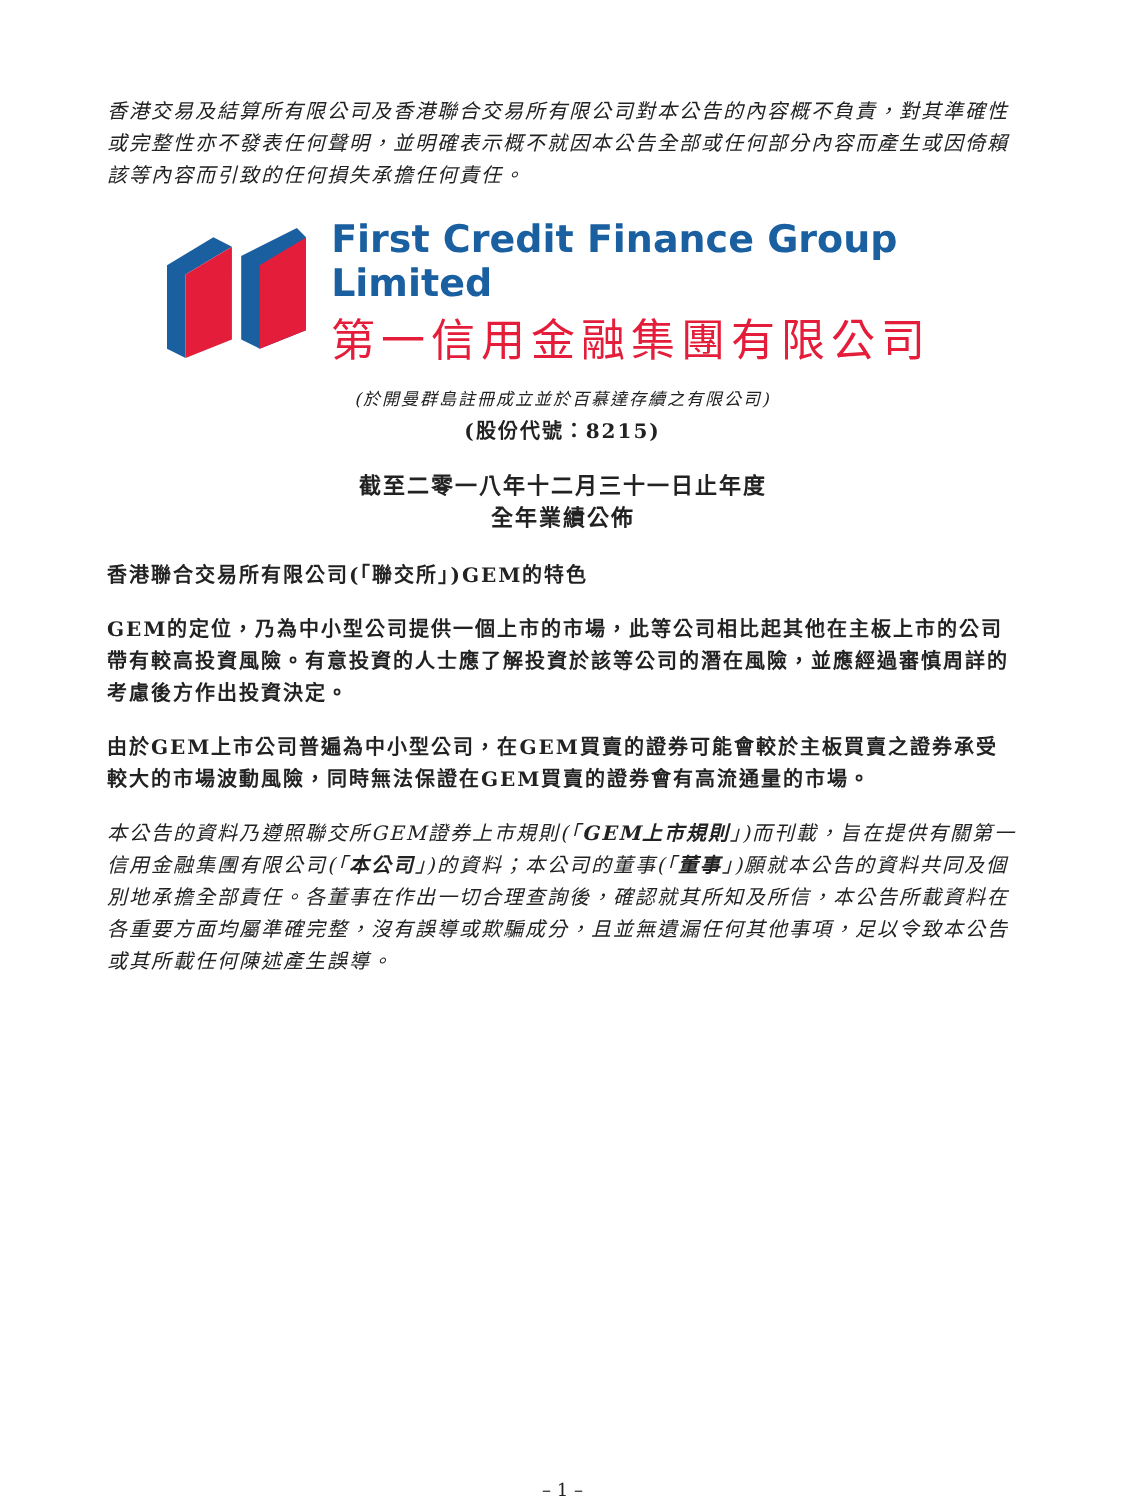香港交易及結算所有限公司及香港聯合交易所有限公司對本公告的內容概不負責，對其準確性或完整性亦不發表任何聲明，並明確表示概不就因本公告全部或任何部分內容而產生或因倚賴該等內容而引致的任何損失承擔任何責任。
First Credit Finance Group Limited
第一信用金融集團有限公司
(於開曼群島註冊成立並於百慕達存續之有限公司)
(股份代號：8215)
截至二零一八年十二月三十一日止年度
全年業績公佈
香港聯合交易所有限公司(「聯交所」)GEM的特色
GEM的定位，乃為中小型公司提供一個上市的市場，此等公司相比起其他在主板上市的公司帶有較高投資風險。有意投資的人士應了解投資於該等公司的潛在風險，並應經過審慎周詳的考慮後方作出投資決定。
由於GEM上市公司普遍為中小型公司，在GEM買賣的證券可能會較於主板買賣之證券承受較大的市場波動風險，同時無法保證在GEM買賣的證券會有高流通量的市場。
本公告的資料乃遵照聯交所GEM證券上市規則(「GEM上市規則」)而刊載，旨在提供有關第一信用金融集團有限公司(「本公司」)的資料；本公司的董事(「董事」)願就本公告的資料共同及個別地承擔全部責任。各董事在作出一切合理查詢後，確認就其所知及所信，本公告所載資料在各重要方面均屬準確完整，沒有誤導或欺騙成分，且並無遺漏任何其他事項，足以令致本公告或其所載任何陳述產生誤導。
– 1 –